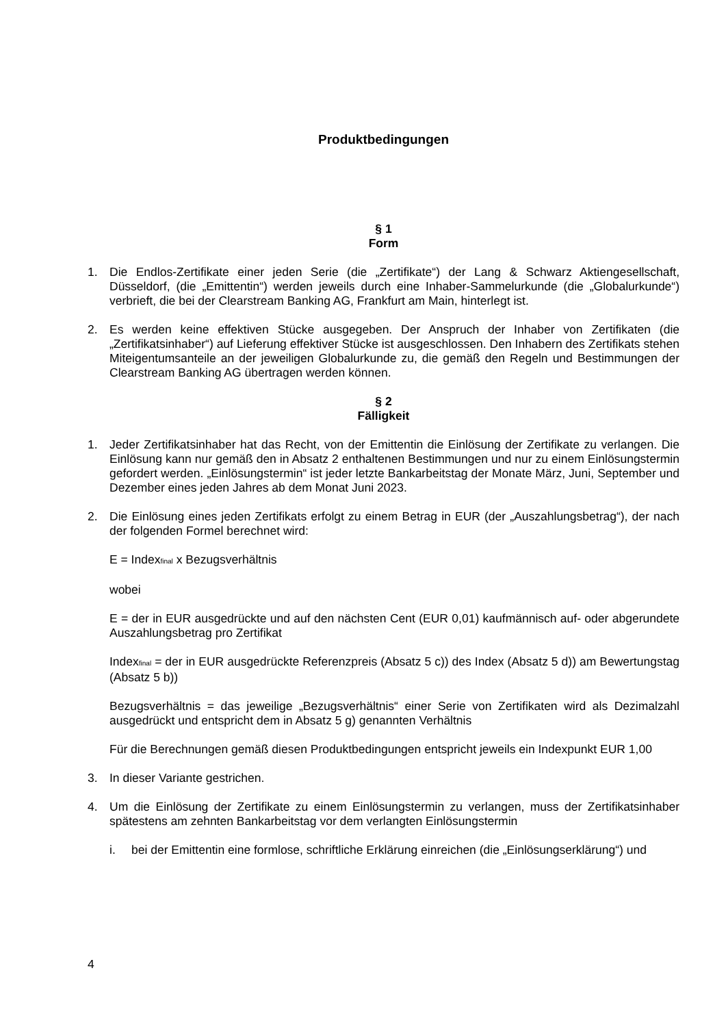Produktbedingungen
§ 1
Form
1. Die Endlos-Zertifikate einer jeden Serie (die „Zertifikate“) der Lang & Schwarz Aktiengesellschaft, Düsseldorf, (die „Emittentin“) werden jeweils durch eine Inhaber-Sammelurkunde (die „Globalurkunde“) verbrieft, die bei der Clearstream Banking AG, Frankfurt am Main, hinterlegt ist.
2. Es werden keine effektiven Stücke ausgegeben. Der Anspruch der Inhaber von Zertifikaten (die „Zertifikatsinhaber“) auf Lieferung effektiver Stücke ist ausgeschlossen. Den Inhabern des Zertifikats stehen Miteigentumsanteile an der jeweiligen Globalurkunde zu, die gemäß den Regeln und Bestimmungen der Clearstream Banking AG übertragen werden können.
§ 2
Fälligkeit
1. Jeder Zertifikatsinhaber hat das Recht, von der Emittentin die Einlösung der Zertifikate zu verlangen. Die Einlösung kann nur gemäß den in Absatz 2 enthaltenen Bestimmungen und nur zu einem Einlösungstermin gefordert werden. „Einlösungstermin“ ist jeder letzte Bankarbeitstag der Monate März, Juni, September und Dezember eines jeden Jahres ab dem Monat Juni 2023.
2. Die Einlösung eines jeden Zertifikats erfolgt zu einem Betrag in EUR (der „Auszahlungsbetrag“), der nach der folgenden Formel berechnet wird:
E = Indexfinal x Bezugsverhältnis
wobei
E = der in EUR ausgedrückte und auf den nächsten Cent (EUR 0,01) kaufmännisch auf- oder abgerundete Auszahlungsbetrag pro Zertifikat
Indexfinal = der in EUR ausgedrückte Referenzpreis (Absatz 5 c)) des Index (Absatz 5 d)) am Bewertungstag (Absatz 5 b))
Bezugsverhältnis = das jeweilige „Bezugsverhältnis“ einer Serie von Zertifikaten wird als Dezimalzahl ausgedrückt und entspricht dem in Absatz 5 g) genannten Verhältnis
Für die Berechnungen gemäß diesen Produktbedingungen entspricht jeweils ein Indexpunkt EUR 1,00
3. In dieser Variante gestrichen.
4. Um die Einlösung der Zertifikate zu einem Einlösungstermin zu verlangen, muss der Zertifikatsinhaber spätestens am zehnten Bankarbeitstag vor dem verlangten Einlösungstermin
i. bei der Emittentin eine formlose, schriftliche Erklärung einreichen (die „Einlösungserklärung“) und
4